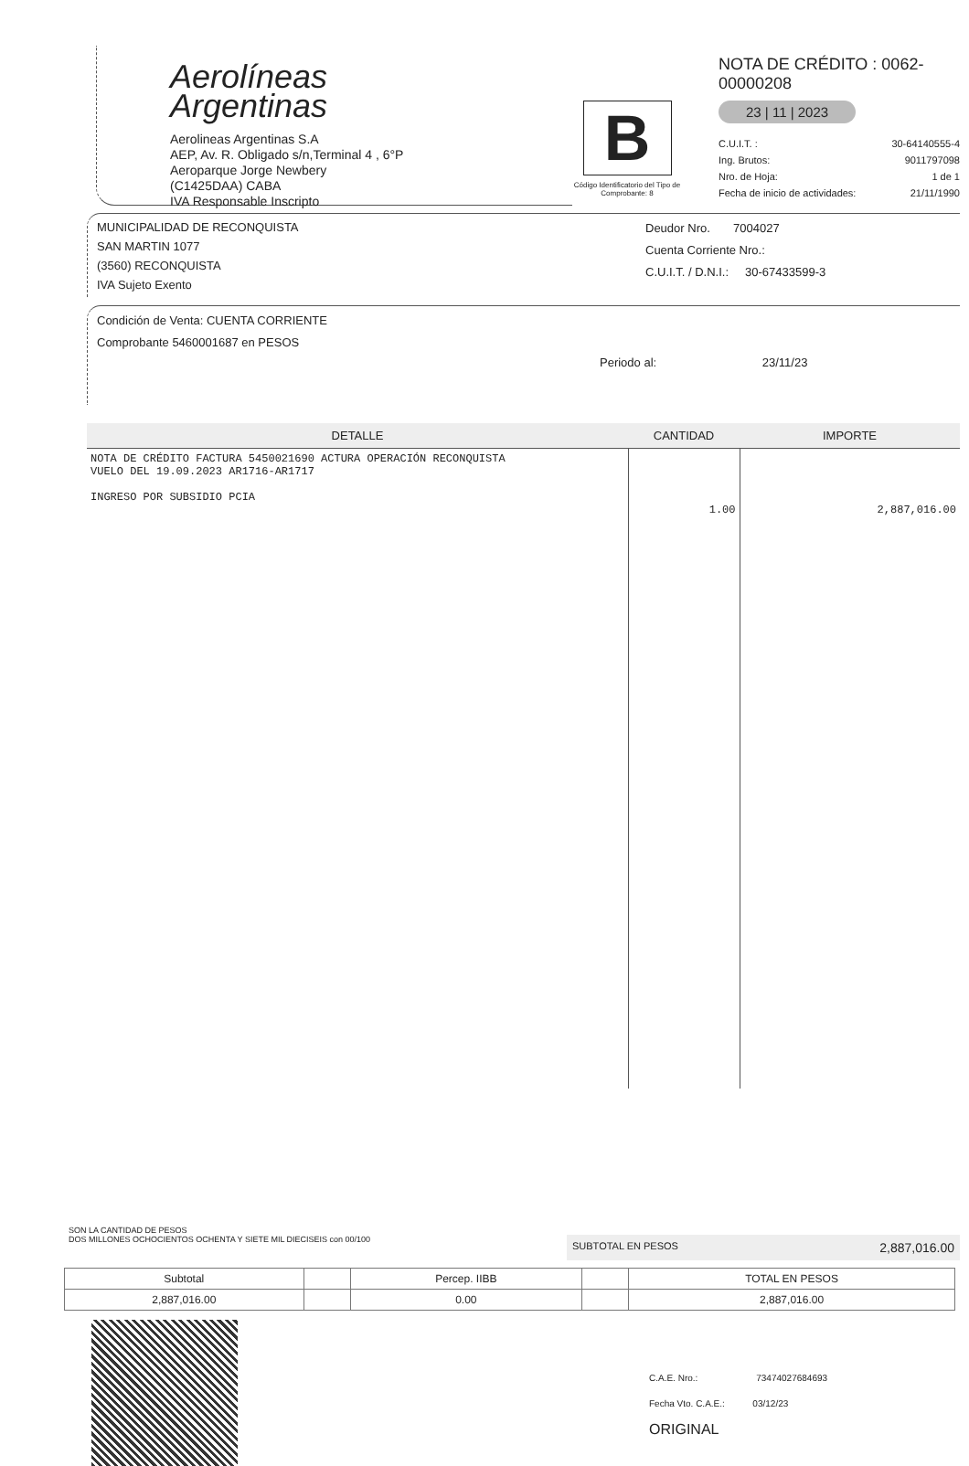Aerolíneas
Argentinas
Aerolineas Argentinas S.A
AEP, Av. R. Obligado s/n,Terminal 4 , 6°P
Aeroparque Jorge Newbery
(C1425DAA) CABA
IVA Responsable Inscripto
B
Código Identificatorio del Tipo de Comprobante: 8
NOTA DE CRÉDITO : 0062-00000208
23 | 11 | 2023
C.U.I.T. : 30-64140555-4
Ing. Brutos: 9011797098
Nro. de Hoja: 1 de 1
Fecha de inicio de actividades: 21/11/1990
MUNICIPALIDAD DE RECONQUISTA
SAN MARTIN 1077
(3560) RECONQUISTA
IVA Sujeto Exento
Deudor Nro. 7004027
Cuenta Corriente Nro.:
C.U.I.T. / D.N.I.: 30-67433599-3
Condición de Venta: CUENTA CORRIENTE
Comprobante 5460001687 en PESOS
Periodo al: 23/11/23
| DETALLE | CANTIDAD | IMPORTE |
| --- | --- | --- |
| NOTA DE CRÉDITO FACTURA 5450021690 ACTURA OPERACIÓN RECONQUISTA VUELO DEL 19.09.2023 AR1716-AR1717 INGRESO POR SUBSIDIO PCIA | 1.00 | 2,887,016.00 |
SON LA CANTIDAD DE PESOS
DOS MILLONES OCHOCIENTOS OCHENTA Y SIETE MIL DIECISEIS con 00/100
SUBTOTAL EN PESOS 2,887,016.00
| Subtotal | | Percep. IIBB | | TOTAL EN PESOS |
| 2,887,016.00 | | 0.00 | | 2,887,016.00 |
C.A.E. Nro.: 73474027684693
Fecha Vto. C.A.E.: 03/12/23
ORIGINAL